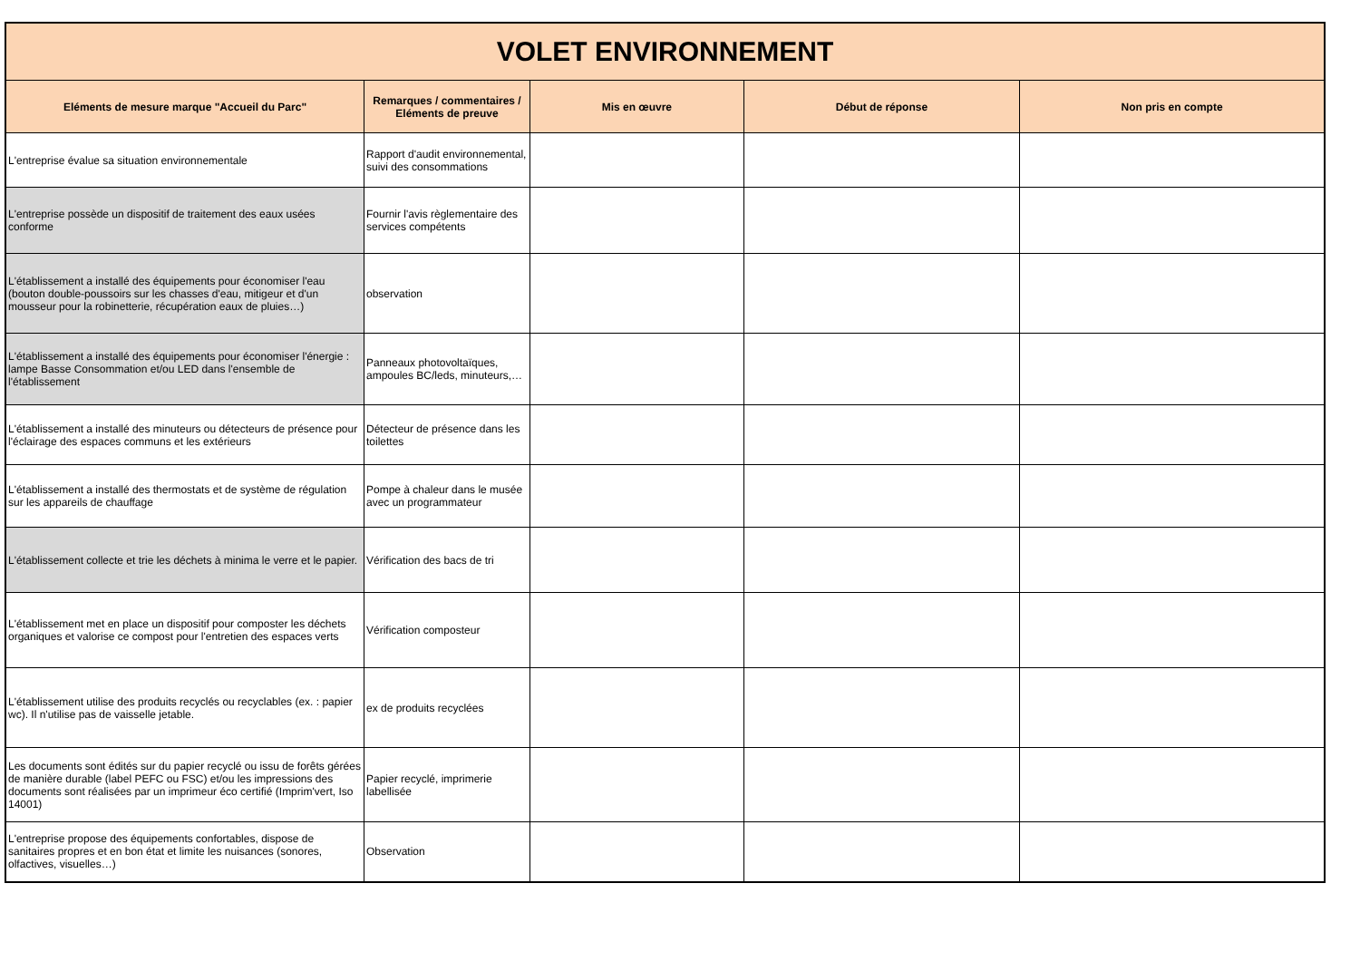| VOLET ENVIRONNEMENT | | | | |
| --- | --- | --- | --- | --- |
| Eléments de mesure marque "Accueil du Parc" | Remarques / commentaires / Eléments de preuve | Mis en œuvre | Début de réponse | Non pris en compte |
| L'entreprise évalue sa situation environnementale | Rapport d'audit environnemental, suivi des consommations | | | |
| L'entreprise possède un dispositif de traitement des eaux usées conforme | Fournir l'avis règlementaire des services compétents | | | |
| L'établissement a installé des équipements pour économiser l'eau (bouton double-poussoirs sur les chasses d'eau, mitigeur et d'un mousseur pour la robinetterie, récupération eaux de pluies…) | observation | | | |
| L'établissement a installé des équipements pour économiser l'énergie : lampe Basse Consommation et/ou LED dans l'ensemble de l'établissement | Panneaux photovoltaïques, ampoules BC/leds, minuteurs,… | | | |
| L'établissement a installé des minuteurs ou détecteurs de présence pour l'éclairage des espaces communs et les extérieurs | Détecteur de présence dans les toilettes | | | |
| L'établissement a installé des thermostats et de système de régulation sur les appareils de chauffage | Pompe à chaleur dans le musée avec un programmateur | | | |
| L'établissement collecte et trie les déchets à minima le verre et le papier. | Vérification des bacs de tri | | | |
| L'établissement met en place un dispositif pour composter les déchets organiques et valorise ce compost pour l'entretien des espaces verts | Vérification composteur | | | |
| L'établissement utilise des produits recyclés ou recyclables (ex. : papier wc). Il n'utilise pas de vaisselle jetable. | ex de produits recyclées | | | |
| Les documents sont édités sur du papier recyclé ou issu de forêts gérées de manière durable (label PEFC ou FSC) et/ou les impressions des documents sont réalisées par un imprimeur éco certifié (Imprim'vert, Iso 14001) | Papier recyclé, imprimerie labellisée | | | |
| L'entreprise propose des équipements confortables, dispose de sanitaires propres et en bon état et limite les nuisances (sonores, olfactives, visuelles…) | Observation | | | |